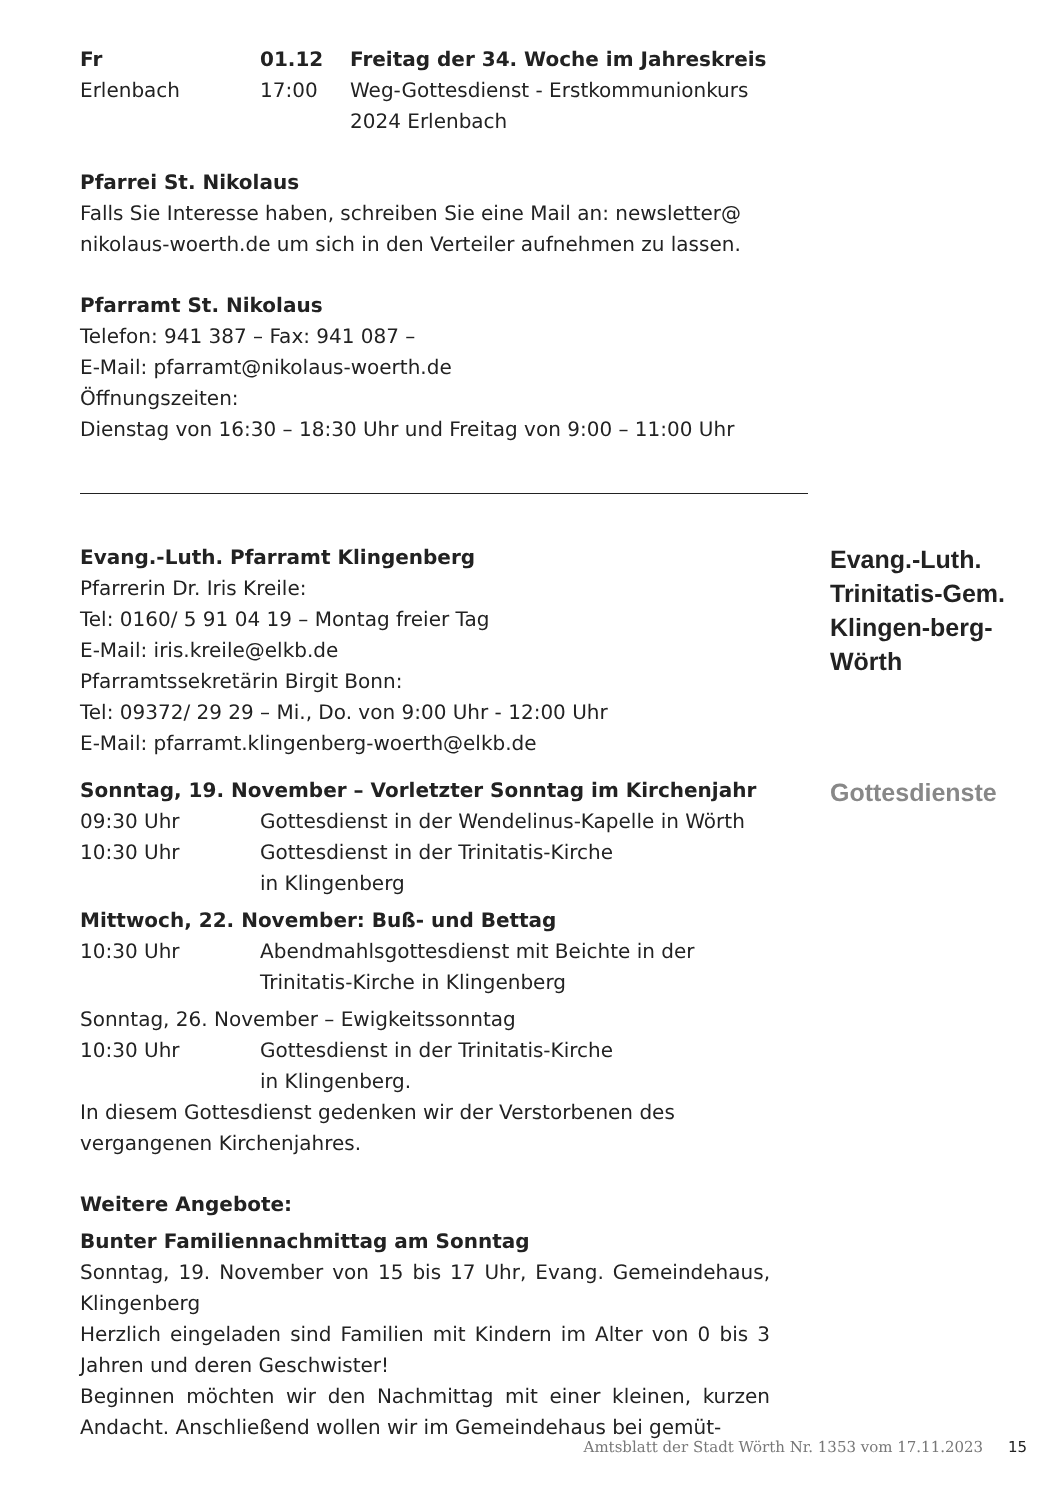Fr 01.12 Freitag der 34. Woche im Jahreskreis
Erlenbach 17:00 Weg-Gottesdienst - Erstkommunionkurs
2024 Erlenbach
Pfarrei St. Nikolaus
Falls Sie Interesse haben, schreiben Sie eine Mail an: newsletter@ nikolaus-woerth.de um sich in den Verteiler aufnehmen zu lassen.
Pfarramt St. Nikolaus
Telefon: 941 387 – Fax: 941 087 –
E-Mail: pfarramt@nikolaus-woerth.de
Öffnungszeiten:
Dienstag von 16:30 – 18:30 Uhr und Freitag von 9:00 – 11:00 Uhr
Evang.-Luth. Pfarramt Klingenberg
Pfarrerin Dr. Iris Kreile:
Tel: 0160/ 5 91 04 19 – Montag freier Tag
E-Mail: iris.kreile@elkb.de
Pfarramtssekretärin Birgit Bonn:
Tel: 09372/ 29 29 – Mi., Do. von 9:00 Uhr - 12:00 Uhr
E-Mail: pfarramt.klingenberg-woerth@elkb.de
Evang.-Luth. Trinitatis-Gem. Klingen-berg-Wörth
Sonntag, 19. November – Vorletzter Sonntag im Kirchenjahr
09:30 Uhr Gottesdienst in der Wendelinus-Kapelle in Wörth
10:30 Uhr Gottesdienst in der Trinitatis-Kirche
in Klingenberg
Mittwoch, 22. November: Buß- und Bettag
10:30 Uhr Abendmahlsgottesdienst mit Beichte in der
Trinitatis-Kirche in Klingenberg
Sonntag, 26. November – Ewigkeitssonntag
10:30 Uhr Gottesdienst in der Trinitatis-Kirche
in Klingenberg.
In diesem Gottesdienst gedenken wir der Verstorbenen des vergangenen Kirchenjahres.
Weitere Angebote:
Bunter Familiennachmittag am Sonntag
Sonntag, 19. November von 15 bis 17 Uhr, Evang. Gemeindehaus, Klingenberg
Herzlich eingeladen sind Familien mit Kindern im Alter von 0 bis 3 Jahren und deren Geschwister!
Beginnen möchten wir den Nachmittag mit einer kleinen, kurzen Andacht. Anschließend wollen wir im Gemeindehaus bei gemüt-
Gottesdienste
Amtsblatt der Stadt Wörth Nr. 1353 vom 17.11.2023 15